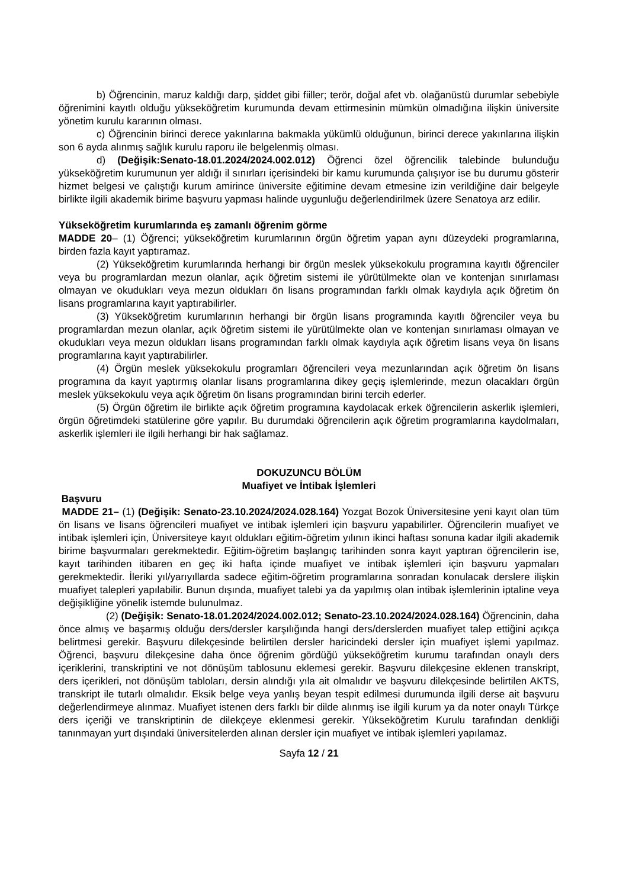b) Öğrencinin, maruz kaldığı darp, şiddet gibi fiiller; terör, doğal afet vb. olağanüstü durumlar sebebiyle öğrenimini kayıtlı olduğu yükseköğretim kurumunda devam ettirmesinin mümkün olmadığına ilişkin üniversite yönetim kurulu kararının olması.
c) Öğrencinin birinci derece yakınlarına bakmakla yükümlü olduğunun, birinci derece yakınlarına ilişkin son 6 ayda alınmış sağlık kurulu raporu ile belgelenmiş olması.
d) (Değişik:Senato-18.01.2024/2024.002.012) Öğrenci özel öğrencilik talebinde bulunduğu yükseköğretim kurumunun yer aldığı il sınırları içerisindeki bir kamu kurumunda çalışıyor ise bu durumu gösterir hizmet belgesi ve çalıştığı kurum amirince üniversite eğitimine devam etmesine izin verildiğine dair belgeyle birlikte ilgili akademik birime başvuru yapması halinde uygunluğu değerlendirilmek üzere Senatoya arz edilir.
Yükseköğretim kurumlarında eş zamanlı öğrenim görme
MADDE 20– (1) Öğrenci; yükseköğretim kurumlarının örgün öğretim yapan aynı düzeydeki programlarına, birden fazla kayıt yaptıramaz.
(2) Yükseköğretim kurumlarında herhangi bir örgün meslek yüksekokulu programına kayıtlı öğrenciler veya bu programlardan mezun olanlar, açık öğretim sistemi ile yürütülmekte olan ve kontenjan sınırlaması olmayan ve okudukları veya mezun oldukları ön lisans programından farklı olmak kaydıyla açık öğretim ön lisans programlarına kayıt yaptırabilirler.
(3) Yükseköğretim kurumlarının herhangi bir örgün lisans programında kayıtlı öğrenciler veya bu programlardan mezun olanlar, açık öğretim sistemi ile yürütülmekte olan ve kontenjan sınırlaması olmayan ve okudukları veya mezun oldukları lisans programından farklı olmak kaydıyla açık öğretim lisans veya ön lisans programlarına kayıt yaptırabilirler.
(4) Örgün meslek yüksekokulu programları öğrencileri veya mezunlarından açık öğretim ön lisans programına da kayıt yaptırmış olanlar lisans programlarına dikey geçiş işlemlerinde, mezun olacakları örgün meslek yüksekokulu veya açık öğretim ön lisans programından birini tercih ederler.
(5) Örgün öğretim ile birlikte açık öğretim programına kaydolacak erkek öğrencilerin askerlik işlemleri, örgün öğretimdeki statülerine göre yapılır. Bu durumdaki öğrencilerin açık öğretim programlarına kaydolmaları, askerlik işlemleri ile ilgili herhangi bir hak sağlamaz.
DOKUZUNCU BÖLÜM
Muafiyet ve İntibak İşlemleri
Başvuru
MADDE 21– (1) (Değişik: Senato-23.10.2024/2024.028.164) Yozgat Bozok Üniversitesine yeni kayıt olan tüm ön lisans ve lisans öğrencileri muafiyet ve intibak işlemleri için başvuru yapabilirler. Öğrencilerin muafiyet ve intibak işlemleri için, Üniversiteye kayıt oldukları eğitim-öğretim yılının ikinci haftası sonuna kadar ilgili akademik birime başvurmaları gerekmektedir. Eğitim-öğretim başlangıç tarihinden sonra kayıt yaptıran öğrencilerin ise, kayıt tarihinden itibaren en geç iki hafta içinde muafiyet ve intibak işlemleri için başvuru yapmaları gerekmektedir. İleriki yıl/yarıyıllarda sadece eğitim-öğretim programlarına sonradan konulacak derslere ilişkin muafiyet talepleri yapılabilir. Bunun dışında, muafiyet talebi ya da yapılmış olan intibak işlemlerinin iptaline veya değişikliğine yönelik istemde bulunulmaz.
(2) (Değişik: Senato-18.01.2024/2024.002.012; Senato-23.10.2024/2024.028.164) Öğrencinin, daha önce almış ve başarmış olduğu ders/dersler karşılığında hangi ders/derslerden muafiyet talep ettiğini açıkça belirtmesi gerekir. Başvuru dilekçesinde belirtilen dersler haricindeki dersler için muafiyet işlemi yapılmaz. Öğrenci, başvuru dilekçesine daha önce öğrenim gördüğü yükseköğretim kurumu tarafından onaylı ders içeriklerini, transkriptini ve not dönüşüm tablosunu eklemesi gerekir. Başvuru dilekçesine eklenen transkript, ders içerikleri, not dönüşüm tabloları, dersin alındığı yıla ait olmalıdır ve başvuru dilekçesinde belirtilen AKTS, transkript ile tutarlı olmalıdır. Eksik belge veya yanlış beyan tespit edilmesi durumunda ilgili derse ait başvuru değerlendirmeye alınmaz. Muafiyet istenen ders farklı bir dilde alınmış ise ilgili kurum ya da noter onaylı Türkçe ders içeriği ve transkriptinin de dilekçeye eklenmesi gerekir. Yükseköğretim Kurulu tarafından denkliği tanınmayan yurt dışındaki üniversitelerden alınan dersler için muafiyet ve intibak işlemleri yapılamaz.
Sayfa 12 / 21